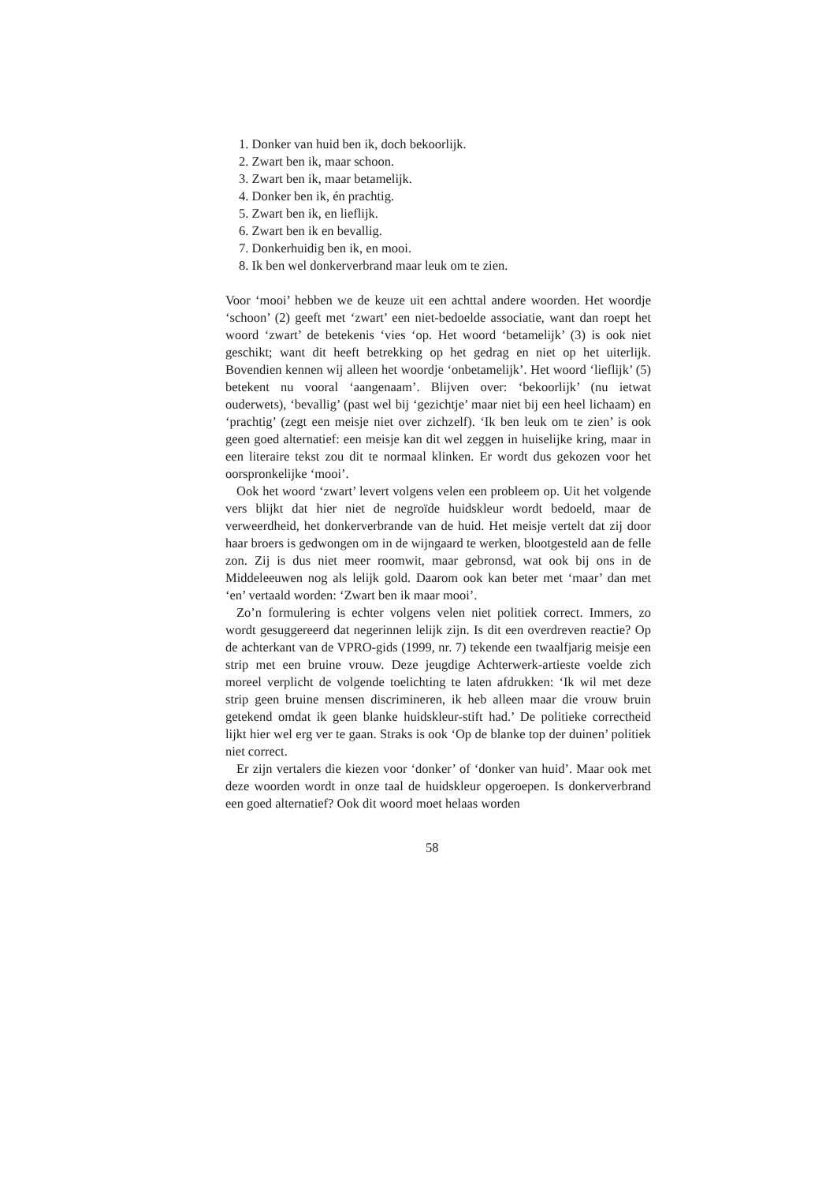1. Donker van huid ben ik, doch bekoorlijk.
2. Zwart ben ik, maar schoon.
3. Zwart ben ik, maar betamelijk.
4. Donker ben ik, én prachtig.
5. Zwart ben ik, en lieflijk.
6. Zwart ben ik en bevallig.
7. Donkerhuidig ben ik, en mooi.
8. Ik ben wel donkerverbrand maar leuk om te zien.
Voor ‘mooi’ hebben we de keuze uit een achttal andere woorden. Het woordje ‘schoon’ (2) geeft met ‘zwart’ een niet-bedoelde associatie, want dan roept het woord ‘zwart’ de betekenis ‘vies ‘op. Het woord ‘betamelijk’ (3) is ook niet geschikt; want dit heeft betrekking op het gedrag en niet op het uiterlijk. Bovendien kennen wij alleen het woordje ‘onbetamelijk’. Het woord ‘lieflijk’ (5) betekent nu vooral ‘aangenaam’. Blijven over: ‘bekoorlijk’ (nu ietwat ouderwets), ‘bevallig’ (past wel bij ‘gezichtje’ maar niet bij een heel lichaam) en ‘prachtig’ (zegt een meisje niet over zichzelf). ‘Ik ben leuk om te zien’ is ook geen goed alternatief: een meisje kan dit wel zeggen in huiselijke kring, maar in een literaire tekst zou dit te normaal klinken. Er wordt dus gekozen voor het oorspronkelijke ‘mooi’.
Ook het woord ‘zwart’ levert volgens velen een probleem op. Uit het volgende vers blijkt dat hier niet de negroïde huidskleur wordt bedoeld, maar de verweerdheid, het donkerverbrande van de huid. Het meisje vertelt dat zij door haar broers is gedwongen om in de wijngaard te werken, blootgesteld aan de felle zon. Zij is dus niet meer roomwit, maar gebronsd, wat ook bij ons in de Middeleeuwen nog als lelijk gold. Daarom ook kan beter met ‘maar’ dan met ‘en’ vertaald worden: ‘Zwart ben ik maar mooi’.
Zo’n formulering is echter volgens velen niet politiek correct. Immers, zo wordt gesuggereerd dat negerinnen lelijk zijn. Is dit een overdreven reactie? Op de achterkant van de VPRO-gids (1999, nr. 7) tekende een twaalfjarig meisje een strip met een bruine vrouw. Deze jeugdige Achterwerk-artieste voelde zich moreel verplicht de volgende toelichting te laten afdrukken: ‘Ik wil met deze strip geen bruine mensen discrimineren, ik heb alleen maar die vrouw bruin getekend omdat ik geen blanke huidskleur-stift had.’ De politieke correctheid lijkt hier wel erg ver te gaan. Straks is ook ‘Op de blanke top der duinen’ politiek niet correct.
Er zijn vertalers die kiezen voor ‘donker’ of ‘donker van huid’. Maar ook met deze woorden wordt in onze taal de huidskleur opgeroepen. Is donkerverbrand een goed alternatief? Ook dit woord moet helaas worden
58